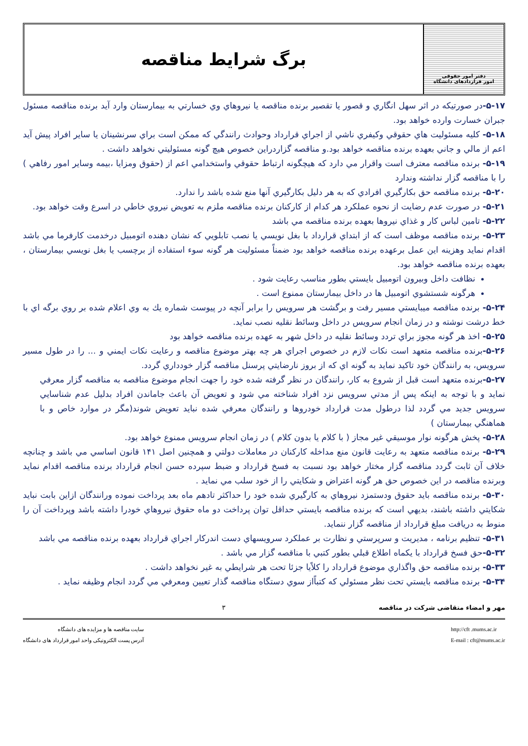دفتر امور حقوقی
امور قراردادهای دانشگاه
برگ شرایط مناقصه
۵-۱۷-در صورتيكه در اثر سهل انگاري و قصور يا تقصير برنده مناقصه يا نيروهاي وي خسارتي به بيمارستان وارد آيد برنده مناقصه مسئول جبران خسارت وارده خواهد بود.
۵-۱۸- كليه مسئوليت هاي حقوقي وكيفري ناشي از اجراي قرارداد وحوادث رانندگي كه ممكن است براي سرنشينان يا ساير افراد پيش آيد اعم از مالي و جاني بعهده برنده مناقصه خواهد بود.و مناقصه گزاردراين خصوص هيچ گونه مسئوليتي نخواهد داشت .
۵-۱۹- برنده مناقصه معترف است واقرار مي دارد كه هيچگونه ارتباط حقوقي واستخدامي اعم از (حقوق ومزايا ،بيمه وساير امور رفاهي ) را با مناقصه گزار نداشته وندارد
۵-۲۰- برنده مناقصه حق بكارگيري افرادي كه به هر دليل بكارگيري آنها منع شده باشد را ندارد.
۵-۲۱- در صورت عدم رضايت از نحوه عملكرد هر كدام از كاركنان برنده مناقصه ملزم به تعويض نيروي خاطي در اسرع وقت خواهد بود.
۵-۲۲- تامين لباس كار و غذاي نيروها بعهده برنده مناقصه مي باشد
۵-۲۳- برنده مناقصه موظف است كه از ابتداي قرارداد با بغل نويسي يا نصب تابلويي كه نشان دهنده اتومبيل درخدمت كارفرما مي باشد اقدام نمايد وهزينه اين عمل برعهده برنده مناقصه خواهد بود ضمناً مسئوليت هر گونه سوء استفاده از برچسب يا بغل نويسي بيمارستان ، بعهده برنده مناقصه خواهد بود.
نظافت داخل وبيرون اتومبيل بايستي بطور مناسب رعايت شود .
هرگونه شستشوي اتومبيل ها در داخل بيمارستان ممنوع است .
۵-۲۴- برنده مناقصه ميبايستي مسير رفت و برگشت هر سرويس را برابر آنچه در پيوست شماره يك به وي اعلام شده بر روي برگه اي با خط درشت نوشته و در زمان انجام سرويس در داخل وسائط نقليه نصب نمايد.
۵-۲۵- اخذ هر گونه مجوز براي تردد وسائط نقليه در داخل شهر به عهده برنده مناقصه خواهد بود
۵-۲۶-برنده مناقصه متعهد است نكات لازم در خصوص اجراي هر چه بهتر موضوع مناقصه و رعايت نكات ايمني و ... را در طول مسير سرويس، به رانندگان خود تاكيد نمايد به گونه اي كه از بروز نارضايتي پرسنل مناقصه گزار خودداري گردد.
۵-۲۷-برنده متعهد است قبل از شروع به كار، رانندگان در نظر گرفته شده خود را جهت انجام موضوع مناقصه به مناقصه گزار معرفي نمايد و با توجه به اينكه پس از مدتي سرويس نزد افراد شناخته مي شود و تعويض آن باعث جاماندن افراد بدليل عدم شناسايي سرويس جديد مي گردد لذا درطول مدت قرارداد خودروها و رانندگان معرفي شده نبايد تعويض شوند(مگر در موارد خاص و با هماهنگي بيمارستان )
۵-۲۸- پخش هرگونه نوار موسيقي غير مجاز ( با كلام يا بدون كلام ) در زمان انجام سرويس ممنوع خواهد بود.
۵-۲۹- برنده مناقصه متعهد به رعايت قانون منع مداخله كاركنان در معاملات دولتي و همچنين اصل ۱۴۱ قانون اساسي مي باشد و چنانچه خلاف آن ثابت گردد مناقصه گزار مختار خواهد بود نسبت به فسخ قرارداد و ضبط سپرده حسن انجام قرارداد برنده مناقصه اقدام نمايد وبرنده مناقصه در اين خصوص حق هر گونه اعتراض و شكايتي را از خود سلب مي نمايد .
۵-۳۰- برنده مناقصه بايد حقوق ودستمزد نيروهاي به كارگيري شده خود را حداكثر تادهم ماه بعد پرداخت نموده ورانندگان ازاين بابت نبايد شكايتي داشته باشند، بديهي است كه برنده مناقصه بايستي حداقل توان پرداخت دو ماه حقوق نيروهاي خودرا داشته باشد وپرداخت آن را منوط به دريافت مبلغ قرارداد از مناقصه گزار ننمايد.
۵-۳۱- تنظيم برنامه ، مديريت و سرپرستي و نظارت بر عملكرد سرويسهاي دست اندركار اجراي قرارداد بعهده برنده مناقصه مي باشد
۵-۳۲-حق فسخ قرارداد با يكماه اطلاع قبلي بطور كتبي با مناقصه گزار مي باشد .
۵-۳۳- برنده مناقصه حق واگذاري موضوع قرارداد را كلاًيا جزئا تحت هر شرايطي به غير نخواهد داشت .
۵-۳۴- برنده مناقصه بايستي تحت نظر مسئولي كه كتباًاز سوي دستگاه مناقصه گذار تعيين ومعرفي مي گردد انجام وظيفه نمايد .
مهر و امضاء متقاضی شرکت در مناقصه ۳
سایت مناقصه ها و مزایده های دانشگاه
آدرس پست الکترونیکی واحد امور قرارداد های دانشگاه
http://cft .mums.ac.ir
E-mail : cft@mums.ac.ir